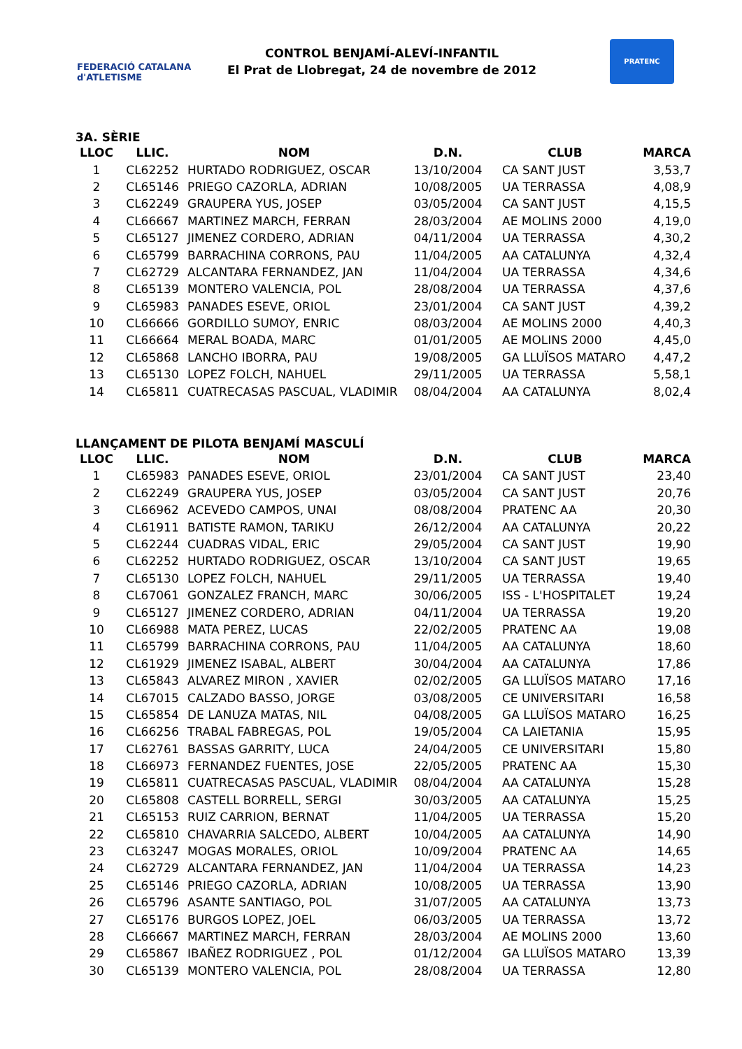FEDERACIÓ CATALANA d'ATLETISME
CONTROL BENJAMÍ-ALEVÍ-INFANTIL
El Prat de Llobregat, 24 de novembre de 2012
PRATENC
3A. SÈRIE
| LLOC | LLIC. | NOM | D.N. | CLUB | MARCA |
| --- | --- | --- | --- | --- | --- |
| 1 | CL62252 | HURTADO RODRIGUEZ, OSCAR | 13/10/2004 | CA SANT JUST | 3,53,7 |
| 2 | CL65146 | PRIEGO CAZORLA, ADRIAN | 10/08/2005 | UA TERRASSA | 4,08,9 |
| 3 | CL62249 | GRAUPERA YUS, JOSEP | 03/05/2004 | CA SANT JUST | 4,15,5 |
| 4 | CL66667 | MARTINEZ MARCH, FERRAN | 28/03/2004 | AE MOLINS 2000 | 4,19,0 |
| 5 | CL65127 | JIMENEZ CORDERO, ADRIAN | 04/11/2004 | UA TERRASSA | 4,30,2 |
| 6 | CL65799 | BARRACHINA CORRONS, PAU | 11/04/2005 | AA CATALUNYA | 4,32,4 |
| 7 | CL62729 | ALCANTARA FERNANDEZ, JAN | 11/04/2004 | UA TERRASSA | 4,34,6 |
| 8 | CL65139 | MONTERO VALENCIA, POL | 28/08/2004 | UA TERRASSA | 4,37,6 |
| 9 | CL65983 | PANADES ESEVE, ORIOL | 23/01/2004 | CA SANT JUST | 4,39,2 |
| 10 | CL66666 | GORDILLO SUMOY, ENRIC | 08/03/2004 | AE MOLINS 2000 | 4,40,3 |
| 11 | CL66664 | MERAL BOADA, MARC | 01/01/2005 | AE MOLINS 2000 | 4,45,0 |
| 12 | CL65868 | LANCHO IBORRA, PAU | 19/08/2005 | GA LLUÏSOS MATARO | 4,47,2 |
| 13 | CL65130 | LOPEZ FOLCH, NAHUEL | 29/11/2005 | UA TERRASSA | 5,58,1 |
| 14 | CL65811 | CUATRECASAS PASCUAL, VLADIMIR | 08/04/2004 | AA CATALUNYA | 8,02,4 |
LLANÇAMENT DE PILOTA BENJAMÍ MASCULÍ
| LLOC | LLIC. | NOM | D.N. | CLUB | MARCA |
| --- | --- | --- | --- | --- | --- |
| 1 | CL65983 | PANADES ESEVE, ORIOL | 23/01/2004 | CA SANT JUST | 23,40 |
| 2 | CL62249 | GRAUPERA YUS, JOSEP | 03/05/2004 | CA SANT JUST | 20,76 |
| 3 | CL66962 | ACEVEDO CAMPOS, UNAI | 08/08/2004 | PRATENC AA | 20,30 |
| 4 | CL61911 | BATISTE RAMON, TARIKU | 26/12/2004 | AA CATALUNYA | 20,22 |
| 5 | CL62244 | CUADRAS VIDAL, ERIC | 29/05/2004 | CA SANT JUST | 19,90 |
| 6 | CL62252 | HURTADO RODRIGUEZ, OSCAR | 13/10/2004 | CA SANT JUST | 19,65 |
| 7 | CL65130 | LOPEZ FOLCH, NAHUEL | 29/11/2005 | UA TERRASSA | 19,40 |
| 8 | CL67061 | GONZALEZ FRANCH, MARC | 30/06/2005 | ISS - L'HOSPITALET | 19,24 |
| 9 | CL65127 | JIMENEZ CORDERO, ADRIAN | 04/11/2004 | UA TERRASSA | 19,20 |
| 10 | CL66988 | MATA PEREZ, LUCAS | 22/02/2005 | PRATENC AA | 19,08 |
| 11 | CL65799 | BARRACHINA CORRONS, PAU | 11/04/2005 | AA CATALUNYA | 18,60 |
| 12 | CL61929 | JIMENEZ ISABAL, ALBERT | 30/04/2004 | AA CATALUNYA | 17,86 |
| 13 | CL65843 | ALVAREZ MIRON , XAVIER | 02/02/2005 | GA LLUÏSOS MATARO | 17,16 |
| 14 | CL67015 | CALZADO BASSO, JORGE | 03/08/2005 | CE UNIVERSITARI | 16,58 |
| 15 | CL65854 | DE LANUZA MATAS, NIL | 04/08/2005 | GA LLUÏSOS MATARO | 16,25 |
| 16 | CL66256 | TRABAL FABREGAS, POL | 19/05/2004 | CA LAIETANIA | 15,95 |
| 17 | CL62761 | BASSAS GARRITY, LUCA | 24/04/2005 | CE UNIVERSITARI | 15,80 |
| 18 | CL66973 | FERNANDEZ FUENTES, JOSE | 22/05/2005 | PRATENC AA | 15,30 |
| 19 | CL65811 | CUATRECASAS PASCUAL, VLADIMIR | 08/04/2004 | AA CATALUNYA | 15,28 |
| 20 | CL65808 | CASTELL BORRELL, SERGI | 30/03/2005 | AA CATALUNYA | 15,25 |
| 21 | CL65153 | RUIZ CARRION, BERNAT | 11/04/2005 | UA TERRASSA | 15,20 |
| 22 | CL65810 | CHAVARRIA SALCEDO, ALBERT | 10/04/2005 | AA CATALUNYA | 14,90 |
| 23 | CL63247 | MOGAS MORALES, ORIOL | 10/09/2004 | PRATENC AA | 14,65 |
| 24 | CL62729 | ALCANTARA FERNANDEZ, JAN | 11/04/2004 | UA TERRASSA | 14,23 |
| 25 | CL65146 | PRIEGO CAZORLA, ADRIAN | 10/08/2005 | UA TERRASSA | 13,90 |
| 26 | CL65796 | ASANTE SANTIAGO, POL | 31/07/2005 | AA CATALUNYA | 13,73 |
| 27 | CL65176 | BURGOS LOPEZ, JOEL | 06/03/2005 | UA TERRASSA | 13,72 |
| 28 | CL66667 | MARTINEZ MARCH, FERRAN | 28/03/2004 | AE MOLINS 2000 | 13,60 |
| 29 | CL65867 | IBAÑEZ RODRIGUEZ , POL | 01/12/2004 | GA LLUÏSOS MATARO | 13,39 |
| 30 | CL65139 | MONTERO VALENCIA, POL | 28/08/2004 | UA TERRASSA | 12,80 |